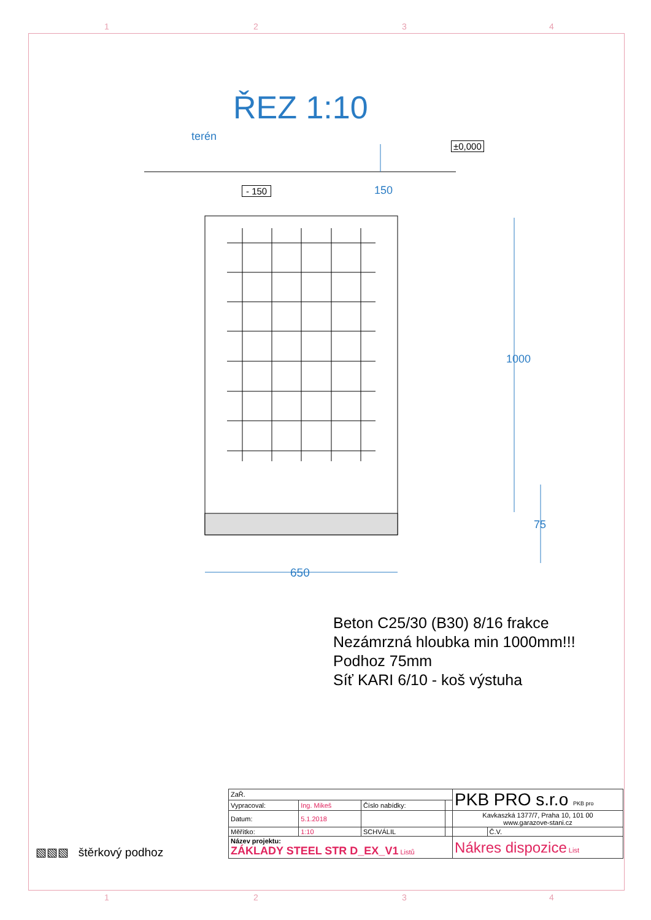1 2 3 4
ŘEZ 1:10
terén
±0,000
- 150 150
1000
75
650
Beton C25/30 (B30) 8/16 frakce
Nezámrzná hloubka min 1000mm!!!
Podhoz 75mm
Síť KARI 6/10 - koš výstuha
▧▧▧ štěrkový podhoz
| ZaŘ. | | | | PKB PRO s.r.o PKB pro | |
| Vypracoval: | Ing. Mikeš | Číslo nabídky: | | | |
| Datum: | 5.1.2018 | | | Kavkaszká 1377/7, Praha 10, 101 00 www.garazove-stani.cz | |
| Měřítko: | 1:10 | SCHVÁLIL | | | Č.V. |
| Název projektu: ZÁKLADY STEEL STR D_EX_V1 Listů | | | | Nákres dispozice List | |
1 2 3 4